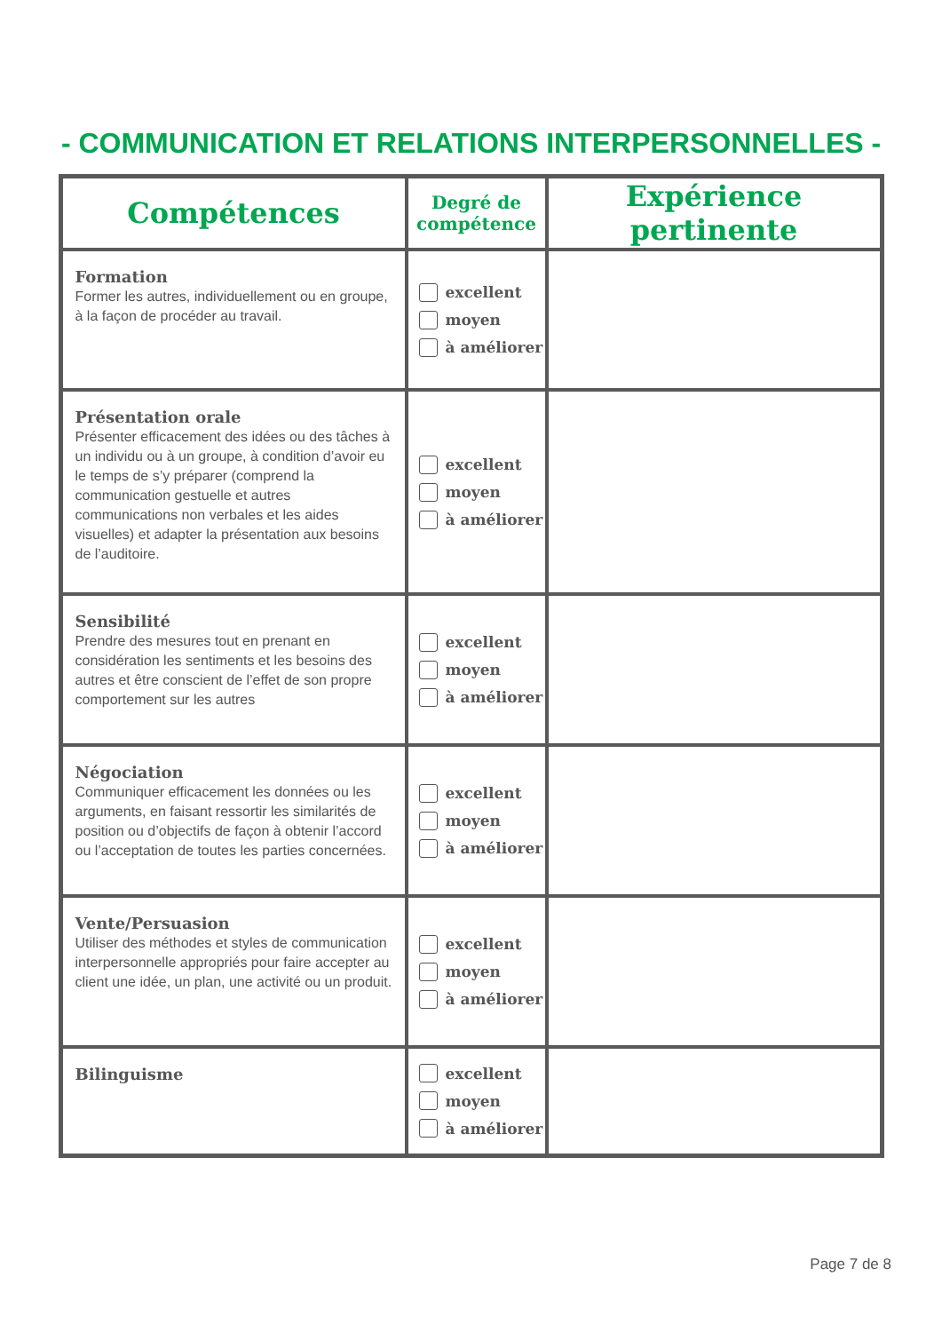- COMMUNICATION ET RELATIONS INTERPERSONNELLES -
| Compétences | Degré de compétence | Expérience pertinente |
| --- | --- | --- |
| Formation Former les autres, individuellement ou en groupe, à la façon de procéder au travail. | excellent moyen à améliorer | |
| Présentation orale Présenter efficacement des idées ou des tâches à un individu ou à un groupe, à condition d’avoir eu le temps de s’y préparer (comprend la communication gestuelle et autres communications non verbales et les aides visuelles) et adapter la présentation aux besoins de l’auditoire. | excellent moyen à améliorer | |
| Sensibilité Prendre des mesures tout en prenant en considération les sentiments et les besoins des autres et être conscient de l’effet de son propre comportement sur les autres | excellent moyen à améliorer | |
| Négociation Communiquer efficacement les données ou les arguments, en faisant ressortir les similarités de position ou d’objectifs de façon à obtenir l’accord ou l’acceptation de toutes les parties concernées. | excellent moyen à améliorer | |
| Vente/Persuasion Utiliser des méthodes et styles de communication interpersonnelle appropriés pour faire accepter au client une idée, un plan, une activité ou un produit. | excellent moyen à améliorer | |
| Bilinguisme | excellent moyen à améliorer | |
Page 7 de 8